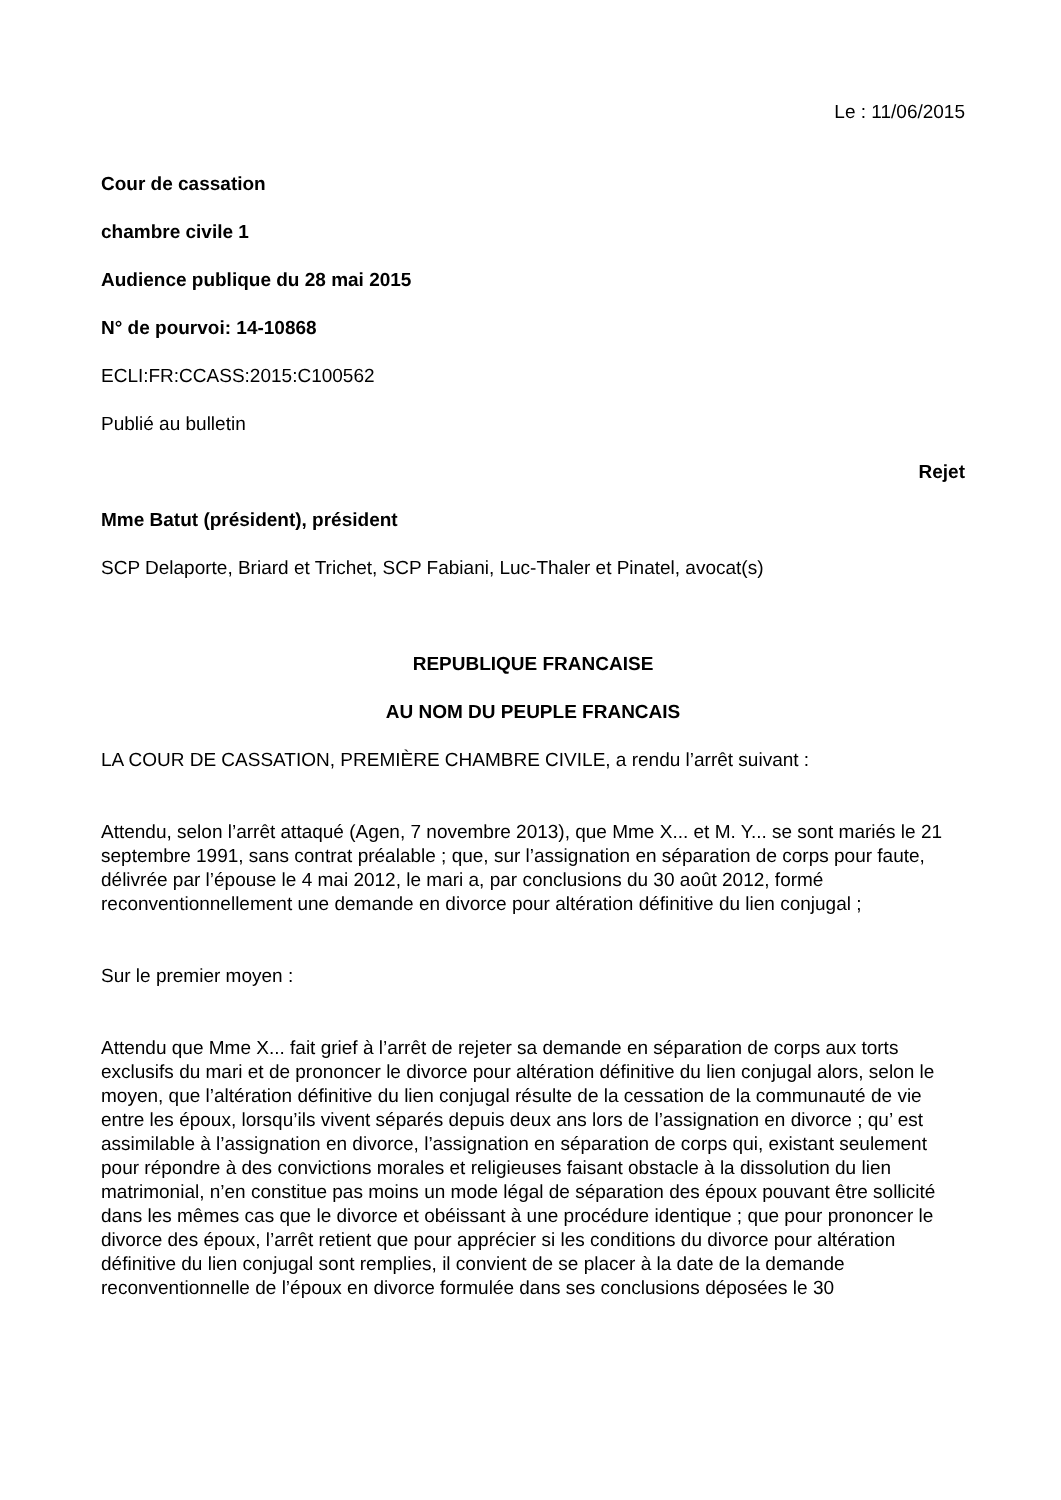Le : 11/06/2015
Cour de cassation
chambre civile 1
Audience publique du 28 mai 2015
N° de pourvoi: 14-10868
ECLI:FR:CCASS:2015:C100562
Publié au bulletin
Rejet
Mme Batut (président), président
SCP Delaporte, Briard et Trichet, SCP Fabiani, Luc-Thaler et Pinatel, avocat(s)
REPUBLIQUE FRANCAISE
AU NOM DU PEUPLE FRANCAIS
LA COUR DE CASSATION, PREMIÈRE CHAMBRE CIVILE, a rendu l’arrêt suivant :
Attendu, selon l’arrêt attaqué (Agen, 7 novembre 2013), que Mme X... et M. Y... se sont mariés le 21 septembre 1991, sans contrat préalable ; que, sur l’assignation en séparation de corps pour faute, délivrée par l’épouse le 4 mai 2012, le mari a, par conclusions du 30 août 2012, formé reconventionnellement une demande en divorce pour altération définitive du lien conjugal ;
Sur le premier moyen :
Attendu que Mme X... fait grief à l’arrêt de rejeter sa demande en séparation de corps aux torts exclusifs du mari et de prononcer le divorce pour altération définitive du lien conjugal alors, selon le moyen, que l’altération définitive du lien conjugal résulte de la cessation de la communauté de vie entre les époux, lorsqu’ils vivent séparés depuis deux ans lors de l’assignation en divorce ; qu’ est assimilable à l’assignation en divorce, l’assignation en séparation de corps qui, existant seulement pour répondre à des convictions morales et religieuses faisant obstacle à la dissolution du lien matrimonial, n’en constitue pas moins un mode légal de séparation des époux pouvant être sollicité dans les mêmes cas que le divorce et obéissant à une procédure identique ; que pour prononcer le divorce des époux, l’arrêt retient que pour apprécier si les conditions du divorce pour altération définitive du lien conjugal sont remplies, il convient de se placer à la date de la demande reconventionnelle de l’époux en divorce formulée dans ses conclusions déposées le 30